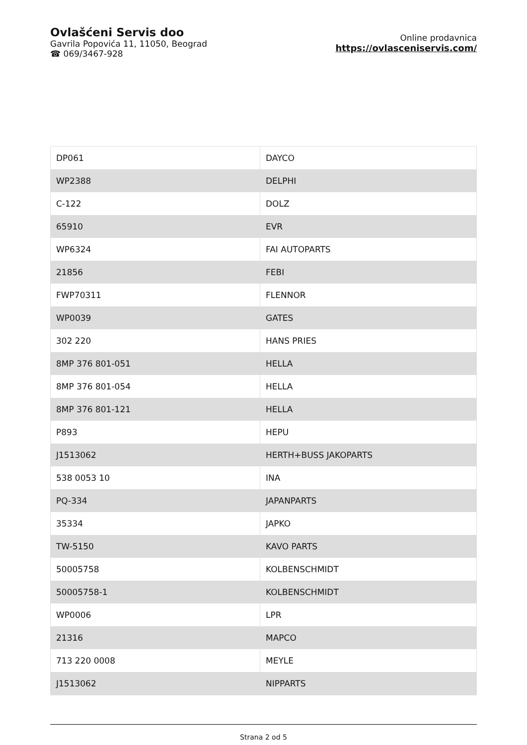Ovlašćeni Servis doo
Gavrila Popovića 11, 11050, Beograd
☎ 069/3467-928
Online prodavnica
https://ovlasceniservis.com/
| DP061 | DAYCO |
| WP2388 | DELPHI |
| C-122 | DOLZ |
| 65910 | EVR |
| WP6324 | FAI AUTOPARTS |
| 21856 | FEBI |
| FWP70311 | FLENNOR |
| WP0039 | GATES |
| 302 220 | HANS PRIES |
| 8MP 376 801-051 | HELLA |
| 8MP 376 801-054 | HELLA |
| 8MP 376 801-121 | HELLA |
| P893 | HEPU |
| J1513062 | HERTH+BUSS JAKOPARTS |
| 538 0053 10 | INA |
| PQ-334 | JAPANPARTS |
| 35334 | JAPKO |
| TW-5150 | KAVO PARTS |
| 50005758 | KOLBENSCHMIDT |
| 50005758-1 | KOLBENSCHMIDT |
| WP0006 | LPR |
| 21316 | MAPCO |
| 713 220 0008 | MEYLE |
| J1513062 | NIPPARTS |
Strana 2 od 5